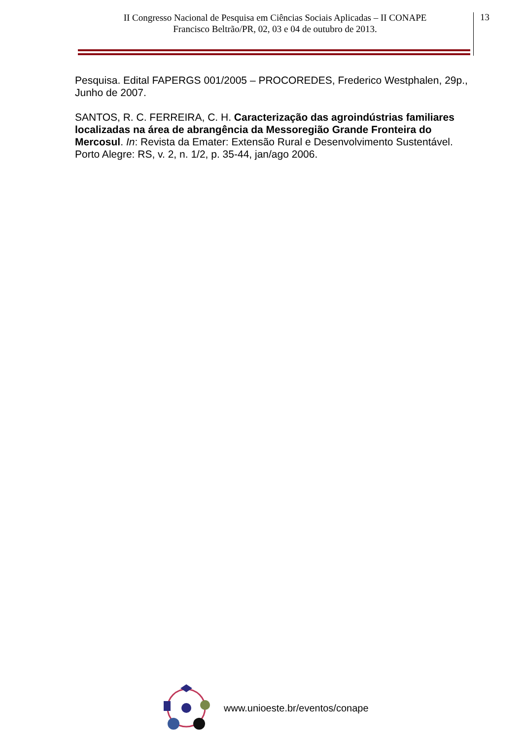II Congresso Nacional de Pesquisa em Ciências Sociais Aplicadas – II CONAPE
Francisco Beltrão/PR, 02, 03 e 04 de outubro de 2013.
13
Pesquisa. Edital FAPERGS 001/2005 – PROCOREDES, Frederico Westphalen, 29p., Junho de 2007.
SANTOS, R. C. FERREIRA, C. H. Caracterização das agroindústrias familiares localizadas na área de abrangência da Messoregião Grande Fronteira do Mercosul. In: Revista da Emater: Extensão Rural e Desenvolvimento Sustentável. Porto Alegre: RS, v. 2, n. 1/2, p. 35-44, jan/ago 2006.
www.unioeste.br/eventos/conape